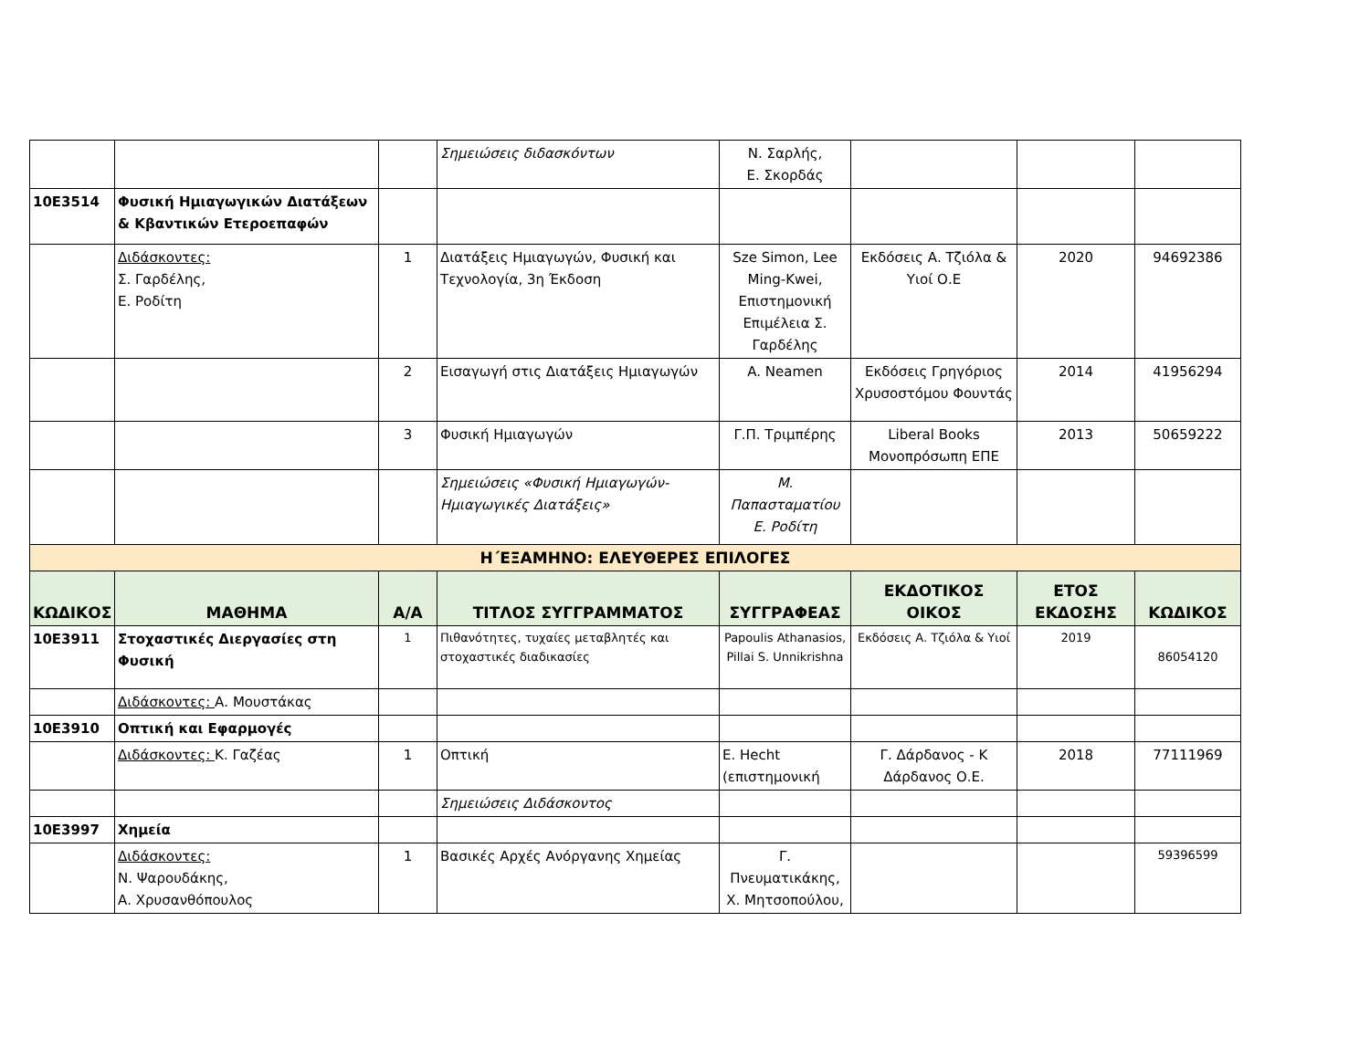| | | | Σημειώσεις διδασκόντων | Ν. Σαρλής, Ε. Σκορδάς | | | |
| 10Ε3514 | Φυσική Ημιαγωγικών Διατάξεων & Κβαντικών Ετεροεπαφών | | | | | | |
| | Διδάσκοντες: Σ. Γαρδέλης, Ε. Ροδίτη | 1 | Διατάξεις Ημιαγωγών, Φυσική και Τεχνολογία, 3η Έκδοση | Sze Simon, Lee Ming-Kwei, Επιστημονική Επιμέλεια Σ. Γαρδέλης | Εκδόσεις Α. Τζιόλα & Υιοί Ο.Ε | 2020 | 94692386 |
| | | 2 | Εισαγωγή στις Διατάξεις Ημιαγωγών | A. Neamen | Εκδόσεις Γρηγόριος Χρυσοστόμου Φουντάς | 2014 | 41956294 |
| | | 3 | Φυσική Ημιαγωγών | Γ.Π. Τριμπέρης | Liberal Books Μονοπρόσωπη ΕΠΕ | 2013 | 50659222 |
| | | | Σημειώσεις «Φυσική Ημιαγωγών-Ημιαγωγικές Διατάξεις» | Μ. Παπασταματίου Ε. Ροδίτη | | | |
| Η΄ΕΞΑΜΗΝΟ: ΕΛΕΥΘΕΡΕΣ ΕΠΙΛΟΓΕΣ | | | | | | | |
| ΚΩΔΙΚΟΣ | ΜΑΘΗΜΑ | Α/Α | ΤΙΤΛΟΣ ΣΥΓΓΡΑΜΜΑΤΟΣ | ΣΥΓΓΡΑΦΕΑΣ | ΕΚΔΟΤΙΚΟΣ ΟΙΚΟΣ | ΕΤΟΣ ΕΚΔΟΣΗΣ | ΚΩΔΙΚΟΣ |
| 10Ε3911 | Στοχαστικές Διεργασίες στη Φυσική | 1 | Πιθανότητες, τυχαίες μεταβλητές και στοχαστικές διαδικασίες | Papoulis Athanasios, Pillai S. Unnikrishna | Εκδόσεις Α. Τζιόλα & Υιοί | 2019 | 86054120 |
| | Διδάσκοντες: Α. Μουστάκας | | | | | | |
| 10Ε3910 | Οπτική και Εφαρμογές | | | | | | |
| | Διδάσκοντες: Κ. Γαζέας | 1 | Οπτική | E. Hecht (επιστημονική | Γ. Δάρδανος - Κ Δάρδανος Ο.Ε. | 2018 | 77111969 |
| | | | Σημειώσεις Διδάσκοντος | | | | |
| 10Ε3997 | Χημεία | | | | | | |
| | Διδάσκοντες: Ν. Ψαρουδάκης, Α. Χρυσανθόπουλος | 1 | Βασικές Αρχές Ανόργανης Χημείας | Γ. Πνευματικάκης, Χ. Μητσοπούλου, | | | 59396599 |